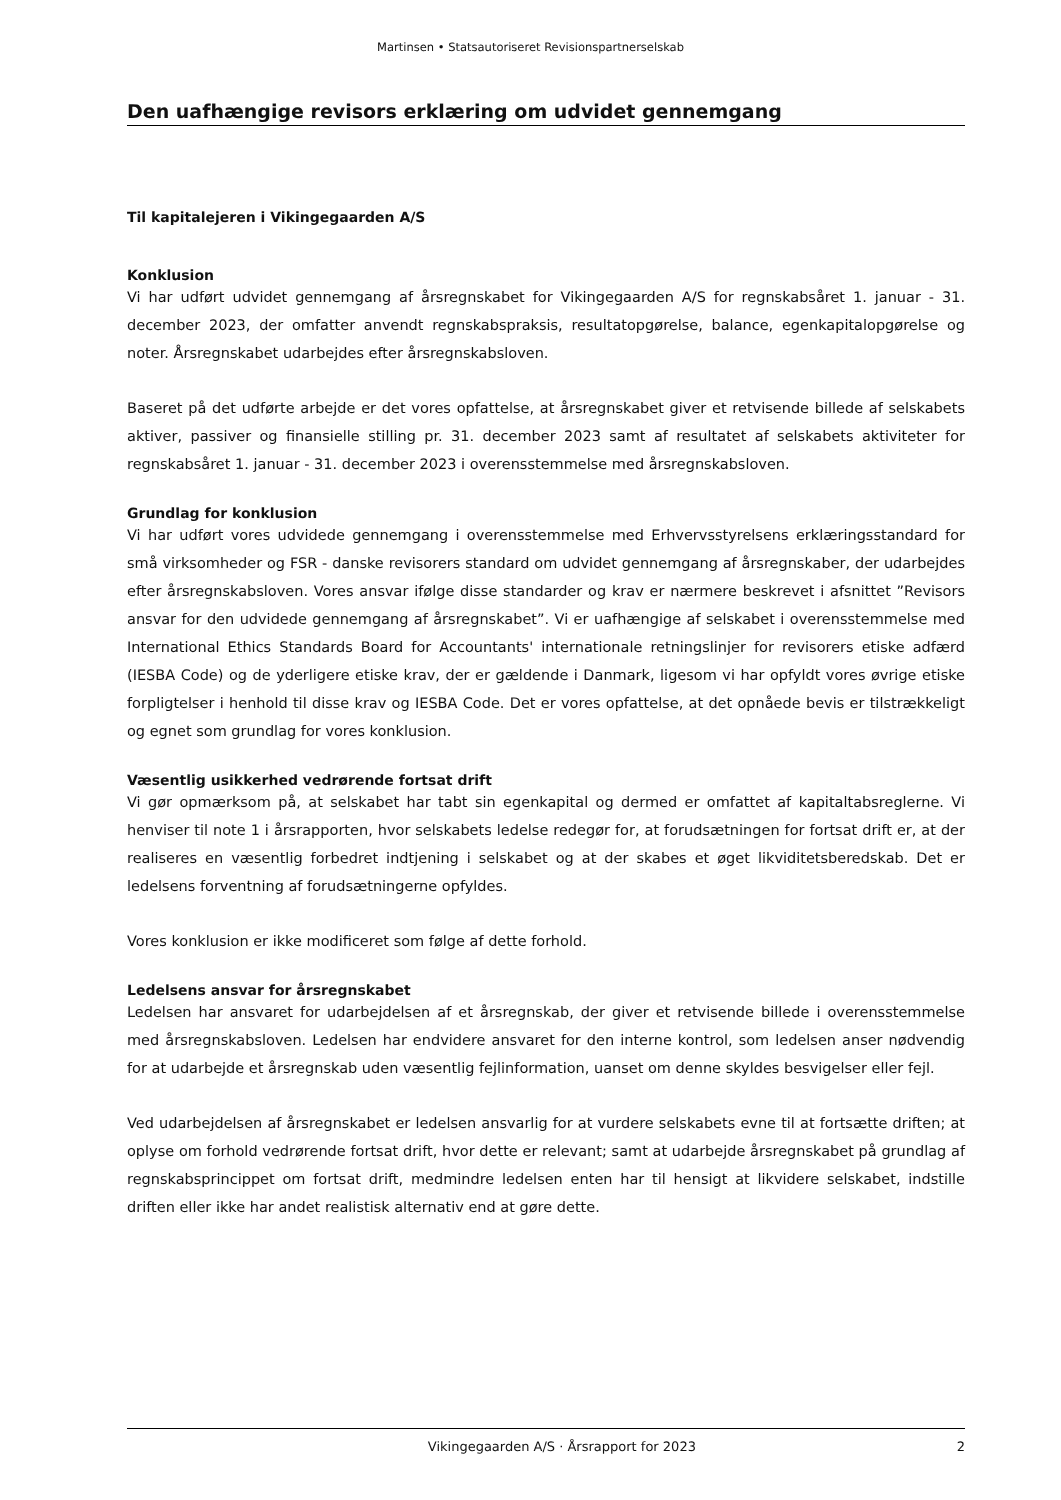Martinsen • Statsautoriseret Revisionspartnerselskab
Den uafhængige revisors erklæring om udvidet gennemgang
Til kapitalejeren i Vikingegaarden A/S
Konklusion
Vi har udført udvidet gennemgang af årsregnskabet for Vikingegaarden A/S for regnskabsåret 1. januar - 31. december 2023, der omfatter anvendt regnskabspraksis, resultatopgørelse, balance, egenkapitalopgørelse og noter. Årsregnskabet udarbejdes efter årsregnskabsloven.
Baseret på det udførte arbejde er det vores opfattelse, at årsregnskabet giver et retvisende billede af selskabets aktiver, passiver og finansielle stilling pr. 31. december 2023 samt af resultatet af selskabets aktiviteter for regnskabsåret 1. januar - 31. december 2023 i overensstemmelse med årsregnskabsloven.
Grundlag for konklusion
Vi har udført vores udvidede gennemgang i overensstemmelse med Erhvervsstyrelsens erklæringsstandard for små virksomheder og FSR - danske revisorers standard om udvidet gennemgang af årsregnskaber, der udarbejdes efter årsregnskabsloven. Vores ansvar ifølge disse standarder og krav er nærmere beskrevet i afsnittet ”Revisors ansvar for den udvidede gennemgang af årsregnskabet”. Vi er uafhængige af selskabet i overensstemmelse med International Ethics Standards Board for Accountants' internationale retningslinjer for revisorers etiske adfærd (IESBA Code) og de yderligere etiske krav, der er gældende i Danmark, ligesom vi har opfyldt vores øvrige etiske forpligtelser i henhold til disse krav og IESBA Code. Det er vores opfattelse, at det opnåede bevis er tilstrækkeligt og egnet som grundlag for vores konklusion.
Væsentlig usikkerhed vedrørende fortsat drift
Vi gør opmærksom på, at selskabet har tabt sin egenkapital og dermed er omfattet af kapitaltabsreglerne. Vi henviser til note 1 i årsrapporten, hvor selskabets ledelse redegør for, at forudsætningen for fortsat drift er, at der realiseres en væsentlig forbedret indtjening i selskabet og at der skabes et øget likviditetsberedskab. Det er ledelsens forventning af forudsætningerne opfyldes.
Vores konklusion er ikke modificeret som følge af dette forhold.
Ledelsens ansvar for årsregnskabet
Ledelsen har ansvaret for udarbejdelsen af et årsregnskab, der giver et retvisende billede i overensstemmelse med årsregnskabsloven. Ledelsen har endvidere ansvaret for den interne kontrol, som ledelsen anser nødvendig for at udarbejde et årsregnskab uden væsentlig fejlinformation, uanset om denne skyldes besvigelser eller fejl.
Ved udarbejdelsen af årsregnskabet er ledelsen ansvarlig for at vurdere selskabets evne til at fortsætte driften; at oplyse om forhold vedrørende fortsat drift, hvor dette er relevant; samt at udarbejde årsregnskabet på grundlag af regnskabsprincippet om fortsat drift, medmindre ledelsen enten har til hensigt at likvidere selskabet, indstille driften eller ikke har andet realistisk alternativ end at gøre dette.
Vikingegaarden A/S · Årsrapport for 2023 2